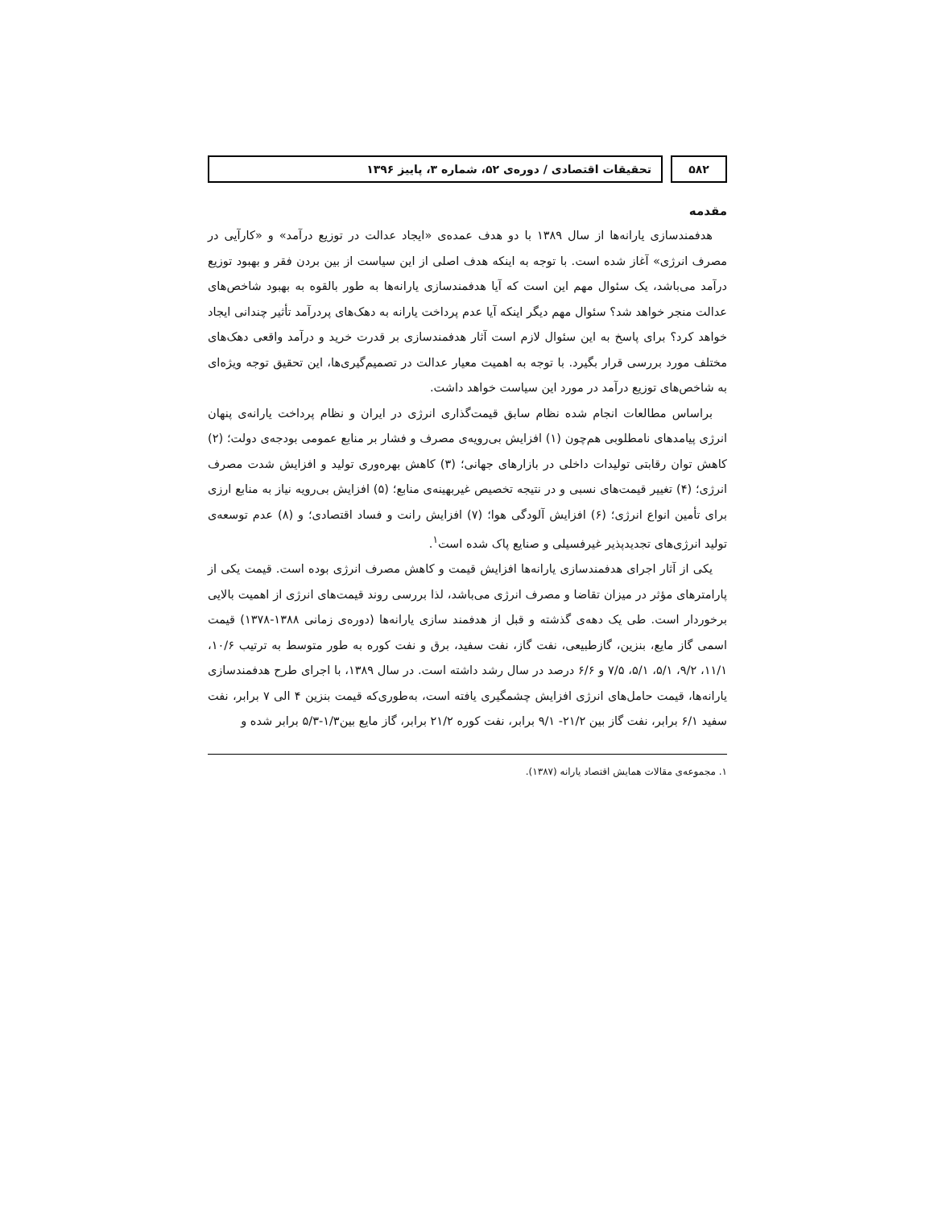۵۸۲ تحقیقات اقتصادی / دوره‌ی ۵۲، شماره ۳، پاییز ۱۳۹۶
مقدمه
هدفمندسازی یارانه‌ها از سال ۱۳۸۹ با دو هدف عمده‌ی «ایجاد عدالت در توزیع درآمد» و «کارآیی در مصرف انرژی» آغاز شده است. با توجه به اینکه هدف اصلی از این سیاست از بین بردن فقر و بهبود توزیع درآمد می‌باشد، یک سئوال مهم این است که آیا هدفمندسازی یارانه‌ها به طور بالقوه به بهبود شاخص‌های عدالت منجر خواهد شد؟ سئوال مهم دیگر اینکه آیا عدم پرداخت یارانه به دهک‌های پردرآمد تأثیر چندانی ایجاد خواهد کرد؟ برای پاسخ به این سئوال لازم است آثار هدفمندسازی بر قدرت خرید و درآمد واقعی دهک‌های مختلف مورد بررسی قرار بگیرد. با توجه به اهمیت معیار عدالت در تصمیم‌گیری‌ها، این تحقیق توجه ویژه‌ای به شاخص‌های توزیع درآمد در مورد این سیاست خواهد داشت.
براساس مطالعات انجام شده نظام سابق قیمت‌گذاری انرژی در ایران و نظام پرداخت یارانه‌ی پنهان انرژی پیامدهای نامطلوبی هم‌چون (۱) افزایش بی‌رویه‌ی مصرف و فشار بر منابع عمومی بودجه‌ی دولت؛ (۲) کاهش توان رقابتی تولیدات داخلی در بازارهای جهانی؛ (۳) کاهش بهره‌وری تولید و افزایش شدت مصرف انرژی؛ (۴) تغییر قیمت‌های نسبی و در نتیجه تخصیص غیربهینه‌ی منابع؛ (۵) افزایش بی‌رویه نیاز به منابع ارزی برای تأمین انواع انرژی؛ (۶) افزایش آلودگی هوا؛ (۷) افزایش رانت و فساد اقتصادی؛ و (۸) عدم توسعه‌ی تولید انرژی‌های تجدیدپذیر غیرفسیلی و صنایع پاک شده است<sup>۱</sup>.
یکی از آثار اجرای هدفمندسازی یارانه‌ها افزایش قیمت و کاهش مصرف انرژی بوده است. قیمت یکی از پارامترهای مؤثر در میزان تقاضا و مصرف انرژی می‌باشد، لذا بررسی روند قیمت‌های انرژی از اهمیت بالایی برخوردار است. طی یک دهه‌ی گذشته و قبل از هدفمند سازی یارانه‌ها (دوره‌ی زمانی ۱۳۸۸-۱۳۷۸) قیمت اسمی گاز مایع، بنزین، گازطبیعی، نفت گاز، نفت سفید، برق و نفت کوره به طور متوسط به ترتیب ۱۰/۶، ۱۱/۱، ۹/۲، ۵/۱، ۵/۱، ۷/۵ و ۶/۶ درصد در سال رشد داشته است. در سال ۱۳۸۹، با اجرای طرح هدفمندسازی یارانه‌ها، قیمت حامل‌های انرژی افزایش چشمگیری یافته است، به‌طوری‌که قیمت بنزین ۴ الی ۷ برابر، نفت سفید ۶/۱ برابر، نفت گاز بین ۲۱/۲- ۹/۱ برابر، نفت کوره ۲۱/۲ برابر، گاز مایع بین۱/۳-۵/۳ برابر شده و
۱. مجموعه‌ی مقالات همایش اقتصاد یارانه (۱۳۸۷).